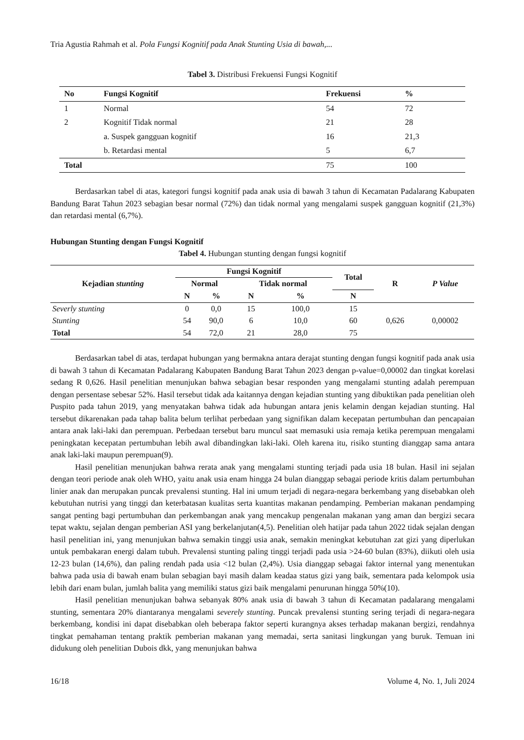Tria Agustia Rahmah et al. Pola Fungsi Kognitif pada Anak Stunting Usia di bawah,...
Tabel 3. Distribusi Frekuensi Fungsi Kognitif
| No | Fungsi Kognitif | Frekuensi | % |
| --- | --- | --- | --- |
| 1 | Normal | 54 | 72 |
| 2 | Kognitif Tidak normal | 21 | 28 |
| | a. Suspek gangguan kognitif | 16 | 21,3 |
| | b. Retardasi mental | 5 | 6,7 |
| Total | | 75 | 100 |
Berdasarkan tabel di atas, kategori fungsi kognitif pada anak usia di bawah 3 tahun di Kecamatan Padalarang Kabupaten Bandung Barat Tahun 2023 sebagian besar normal (72%) dan tidak normal yang mengalami suspek gangguan kognitif (21,3%) dan retardasi mental (6,7%).
Hubungan Stunting dengan Fungsi Kognitif
Tabel 4. Hubungan stunting dengan fungsi kognitif
| Kejadian stunting | Fungsi Kognitif | | | | Total | R | P Value |
| --- | --- | --- | --- | --- | --- | --- | --- |
| | Normal | | Tidak normal | | | | |
| | N | % | N | % | N | | |
| Severly stunting | 0 | 0,0 | 15 | 100,0 | 15 | 0,626 | 0,00002 |
| Stunting | 54 | 90,0 | 6 | 10,0 | 60 | | |
| Total | 54 | 72,0 | 21 | 28,0 | 75 | | |
Berdasarkan tabel di atas, terdapat hubungan yang bermakna antara derajat stunting dengan fungsi kognitif pada anak usia di bawah 3 tahun di Kecamatan Padalarang Kabupaten Bandung Barat Tahun 2023 dengan p-value=0,00002 dan tingkat korelasi sedang R 0,626. Hasil penelitian menunjukan bahwa sebagian besar responden yang mengalami stunting adalah perempuan dengan persentase sebesar 52%. Hasil tersebut tidak ada kaitannya dengan kejadian stunting yang dibuktikan pada penelitian oleh Puspito pada tahun 2019, yang menyatakan bahwa tidak ada hubungan antara jenis kelamin dengan kejadian stunting. Hal tersebut dikarenakan pada tahap balita belum terlihat perbedaan yang signifikan dalam kecepatan pertumbuhan dan pencapaian antara anak laki-laki dan perempuan. Perbedaan tersebut baru muncul saat memasuki usia remaja ketika perempuan mengalami peningkatan kecepatan pertumbuhan lebih awal dibandingkan laki-laki. Oleh karena itu, risiko stunting dianggap sama antara anak laki-laki maupun perempuan(9).
Hasil penelitian menunjukan bahwa rerata anak yang mengalami stunting terjadi pada usia 18 bulan. Hasil ini sejalan dengan teori periode anak oleh WHO, yaitu anak usia enam hingga 24 bulan dianggap sebagai periode kritis dalam pertumbuhan linier anak dan merupakan puncak prevalensi stunting. Hal ini umum terjadi di negara-negara berkembang yang disebabkan oleh kebutuhan nutrisi yang tinggi dan keterbatasan kualitas serta kuantitas makanan pendamping. Pemberian makanan pendamping sangat penting bagi pertumbuhan dan perkembangan anak yang mencakup pengenalan makanan yang aman dan bergizi secara tepat waktu, sejalan dengan pemberian ASI yang berkelanjutan(4,5). Penelitian oleh hatijar pada tahun 2022 tidak sejalan dengan hasil penelitian ini, yang menunjukan bahwa semakin tinggi usia anak, semakin meningkat kebutuhan zat gizi yang diperlukan untuk pembakaran energi dalam tubuh. Prevalensi stunting paling tinggi terjadi pada usia >24-60 bulan (83%), diikuti oleh usia 12-23 bulan (14,6%), dan paling rendah pada usia <12 bulan (2,4%). Usia dianggap sebagai faktor internal yang menentukan bahwa pada usia di bawah enam bulan sebagian bayi masih dalam keadaa status gizi yang baik, sementara pada kelompok usia lebih dari enam bulan, jumlah balita yang memiliki status gizi baik mengalami penurunan hingga 50%(10).
Hasil penelitian menunjukan bahwa sebanyak 80% anak usia di bawah 3 tahun di Kecamatan padalarang mengalami stunting, sementara 20% diantaranya mengalami severely stunting. Puncak prevalensi stunting sering terjadi di negara-negara berkembang, kondisi ini dapat disebabkan oleh beberapa faktor seperti kurangnya akses terhadap makanan bergizi, rendahnya tingkat pemahaman tentang praktik pemberian makanan yang memadai, serta sanitasi lingkungan yang buruk. Temuan ini didukung oleh penelitian Dubois dkk, yang menunjukan bahwa
16/18 Volume 4, No. 1, Juli 2024